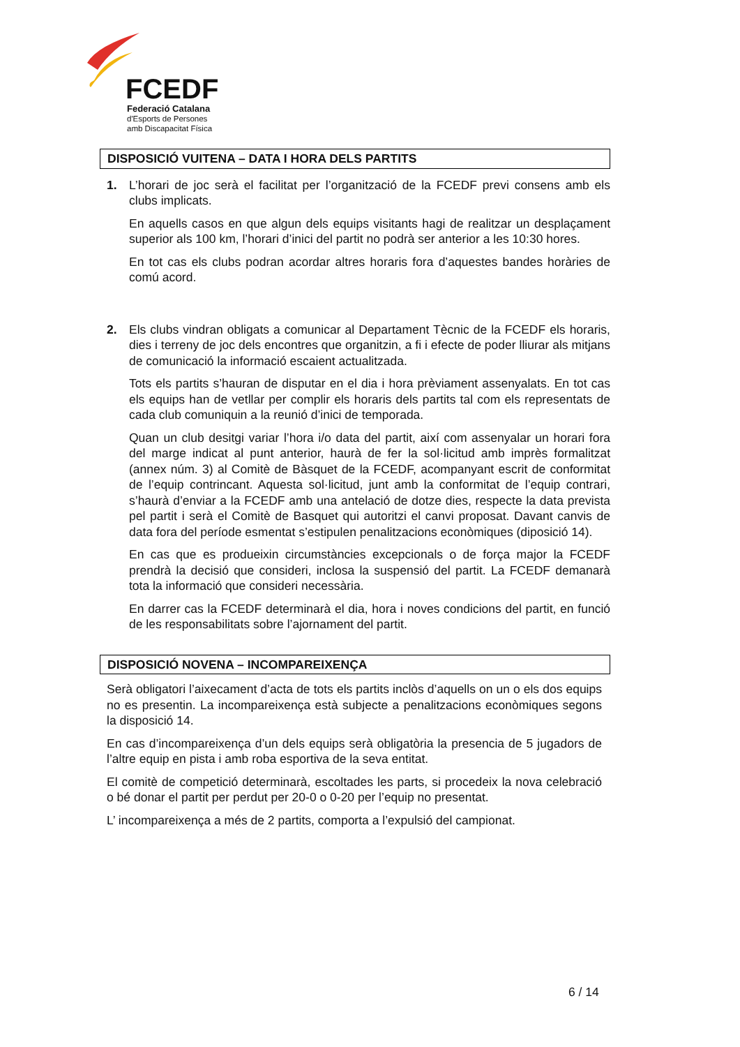FCEDF
Federació Catalana
d'Esports de Persones
amb Discapacitat Física
DISPOSICIÓ VUITENA – DATA I HORA DELS PARTITS
1. L’horari de joc serà el facilitat per l’organització de la FCEDF previ consens amb els clubs implicats.
En aquells casos en que algun dels equips visitants hagi de realitzar un desplaçament superior als 100 km, l’horari d’inici del partit no podrà ser anterior a les 10:30 hores.
En tot cas els clubs podran acordar altres horaris fora d’aquestes bandes horàries de comú acord.
2. Els clubs vindran obligats a comunicar al Departament Tècnic de la FCEDF els horaris, dies i terreny de joc dels encontres que organitzin, a fi i efecte de poder lliurar als mitjans de comunicació la informació escaient actualitzada.
Tots els partits s’hauran de disputar en el dia i hora prèviament assenyalats. En tot cas els equips han de vetllar per complir els horaris dels partits tal com els representats de cada club comuniquin a la reunió d’inici de temporada.
Quan un club desitgi variar l’hora i/o data del partit, així com assenyalar un horari fora del marge indicat al punt anterior, haurà de fer la sol·licitud amb imprès formalitzat (annex núm. 3) al Comitè de Bàsquet de la FCEDF, acompanyant escrit de conformitat de l’equip contrincant. Aquesta sol·licitud, junt amb la conformitat de l’equip contrari, s’haurà d’enviar a la FCEDF amb una antelació de dotze dies, respecte la data prevista pel partit i serà el Comitè de Basquet qui autoritzi el canvi proposat. Davant canvis de data fora del període esmentat s’estipulen penalitzacions econòmiques (diposició 14).
En cas que es produeixin circumstàncies excepcionals o de força major la FCEDF prendrà la decisió que consideri, inclosa la suspensió del partit. La FCEDF demanarà tota la informació que consideri necessària.
En darrer cas la FCEDF determinarà el dia, hora i noves condicions del partit, en funció de les responsabilitats sobre l’ajornament del partit.
DISPOSICIÓ NOVENA – INCOMPAREIXENÇA
Serà obligatori l’aixecament d’acta de tots els partits inclòs d’aquells on un o els dos equips no es presentin. La incompareixença està subjecte a penalitzacions econòmiques segons la disposició 14.
En cas d’incompareixença d’un dels equips serà obligatòria la presencia de 5 jugadors de l’altre equip en pista i amb roba esportiva de la seva entitat.
El comitè de competició determinarà, escoltades les parts, si procedeix la nova celebració o bé donar el partit per perdut per 20-0 o 0-20 per l’equip no presentat.
L’ incompareixença a més de 2 partits, comporta a l’expulsió del campionat.
6 / 14